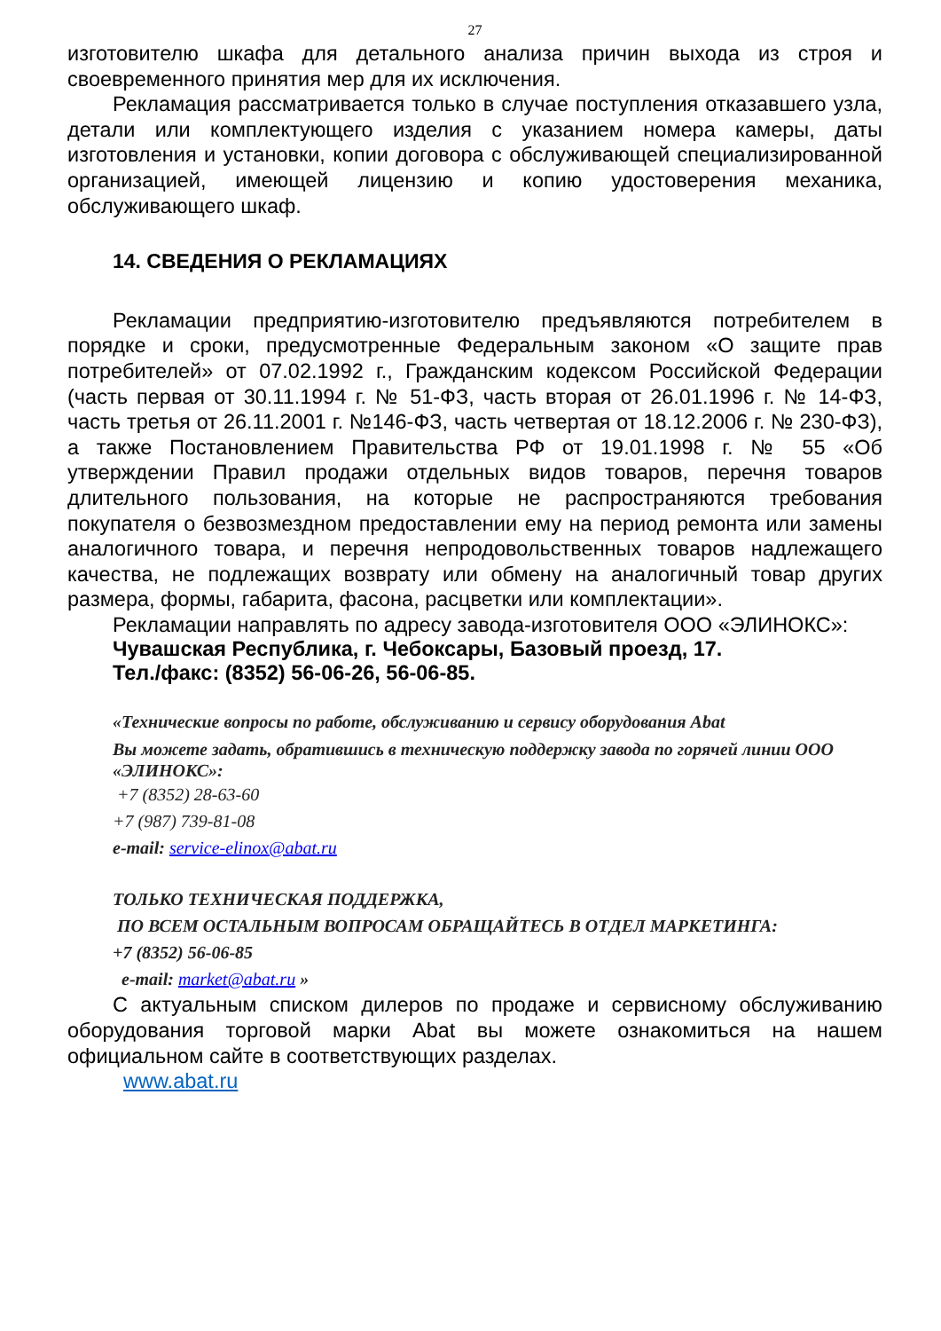27
изготовителю шкафа для детального анализа причин выхода из строя и своевременного принятия мер для их исключения.
Рекламация рассматривается только в случае поступления отказавшего узла, детали или комплектующего изделия с указанием номера камеры, даты изготовления и установки, копии договора с обслуживающей специализированной организацией, имеющей лицензию и копию удостоверения механика, обслуживающего шкаф.
14. СВЕДЕНИЯ О РЕКЛАМАЦИЯХ
Рекламации предприятию-изготовителю предъявляются потребителем в порядке и сроки, предусмотренные Федеральным законом «О защите прав потребителей» от 07.02.1992 г., Гражданским кодексом Российской Федерации (часть первая от 30.11.1994 г. № 51-ФЗ, часть вторая от 26.01.1996 г. № 14-ФЗ, часть третья от 26.11.2001 г. №146-ФЗ, часть четвертая от 18.12.2006 г. № 230-ФЗ), а также Постановлением Правительства РФ от 19.01.1998 г. № 55 «Об утверждении Правил продажи отдельных видов товаров, перечня товаров длительного пользования, на которые не распространяются требования покупателя о безвозмездном предоставлении ему на период ремонта или замены аналогичного товара, и перечня непродовольственных товаров надлежащего качества, не подлежащих возврату или обмену на аналогичный товар других размера, формы, габарита, фасона, расцветки или комплектации».
Рекламации направлять по адресу завода-изготовителя ООО «ЭЛИНОКС»:
Чувашская Республика, г. Чебоксары, Базовый проезд, 17.
Тел./факс: (8352) 56-06-26, 56-06-85.
«Технические вопросы по работе, обслуживанию и сервису оборудования Abat
Вы можете задать, обратившись в техническую поддержку завода по горячей линии ООО «ЭЛИНОКС»:
+7 (8352) 28-63-60
+7 (987) 739-81-08
e-mail: service-elinox@abat.ru
ТОЛЬКО ТЕХНИЧЕСКАЯ ПОДДЕРЖКА,
ПО ВСЕМ ОСТАЛЬНЫМ ВОПРОСАМ ОБРАЩАЙТЕСЬ В ОТДЕЛ МАРКЕТИНГА:
+7 (8352) 56-06-85
e-mail: market@abat.ru »
С актуальным списком дилеров по продаже и сервисному обслуживанию оборудования торговой марки Abat вы можете ознакомиться на нашем официальном сайте в соответствующих разделах.
www.abat.ru